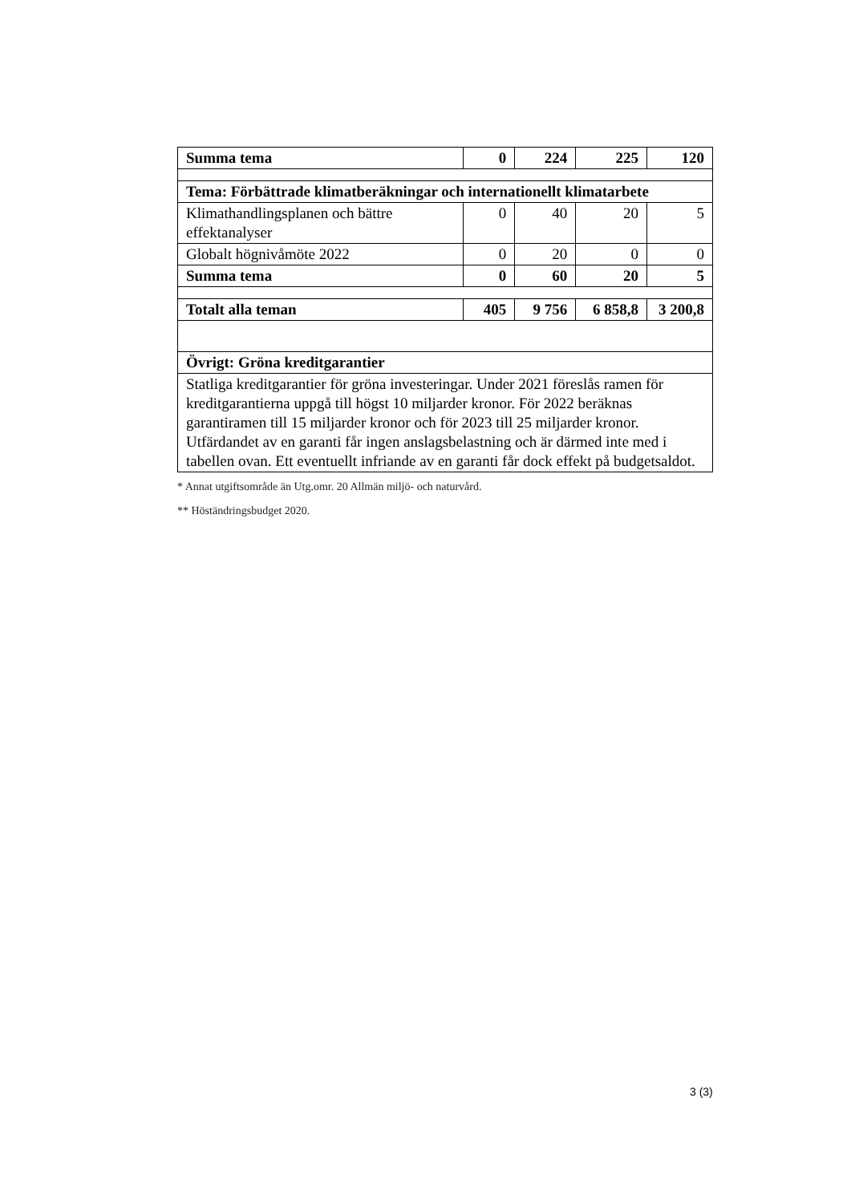| Summa tema | 0 | 224 | 225 | 120 |
| Tema: Förbättrade klimatberäkningar och internationellt klimatarbete | | | | |
| Klimathandlingsplanen och bättre effektanalyser | 0 | 40 | 20 | 5 |
| Globalt högnivåmöte 2022 | 0 | 20 | 0 | 0 |
| Summa tema | 0 | 60 | 20 | 5 |
| Totalt alla teman | 405 | 9 756 | 6 858,8 | 3 200,8 |
| Övrigt: Gröna kreditgarantier | | | | |
| Statliga kreditgarantier för gröna investeringar. Under 2021 föreslås ramen för kreditgarantierna uppgå till högst 10 miljarder kronor. För 2022 beräknas garantiramen till 15 miljarder kronor och för 2023 till 25 miljarder kronor. Utfärdandet av en garanti får ingen anslagsbelastning och är därmed inte med i tabellen ovan. Ett eventuellt infriande av en garanti får dock effekt på budgetsaldot. | | | | |
* Annat utgiftsområde än Utg.omr. 20 Allmän miljö- och naturvård.
** Höständringsbudget 2020.
3 (3)